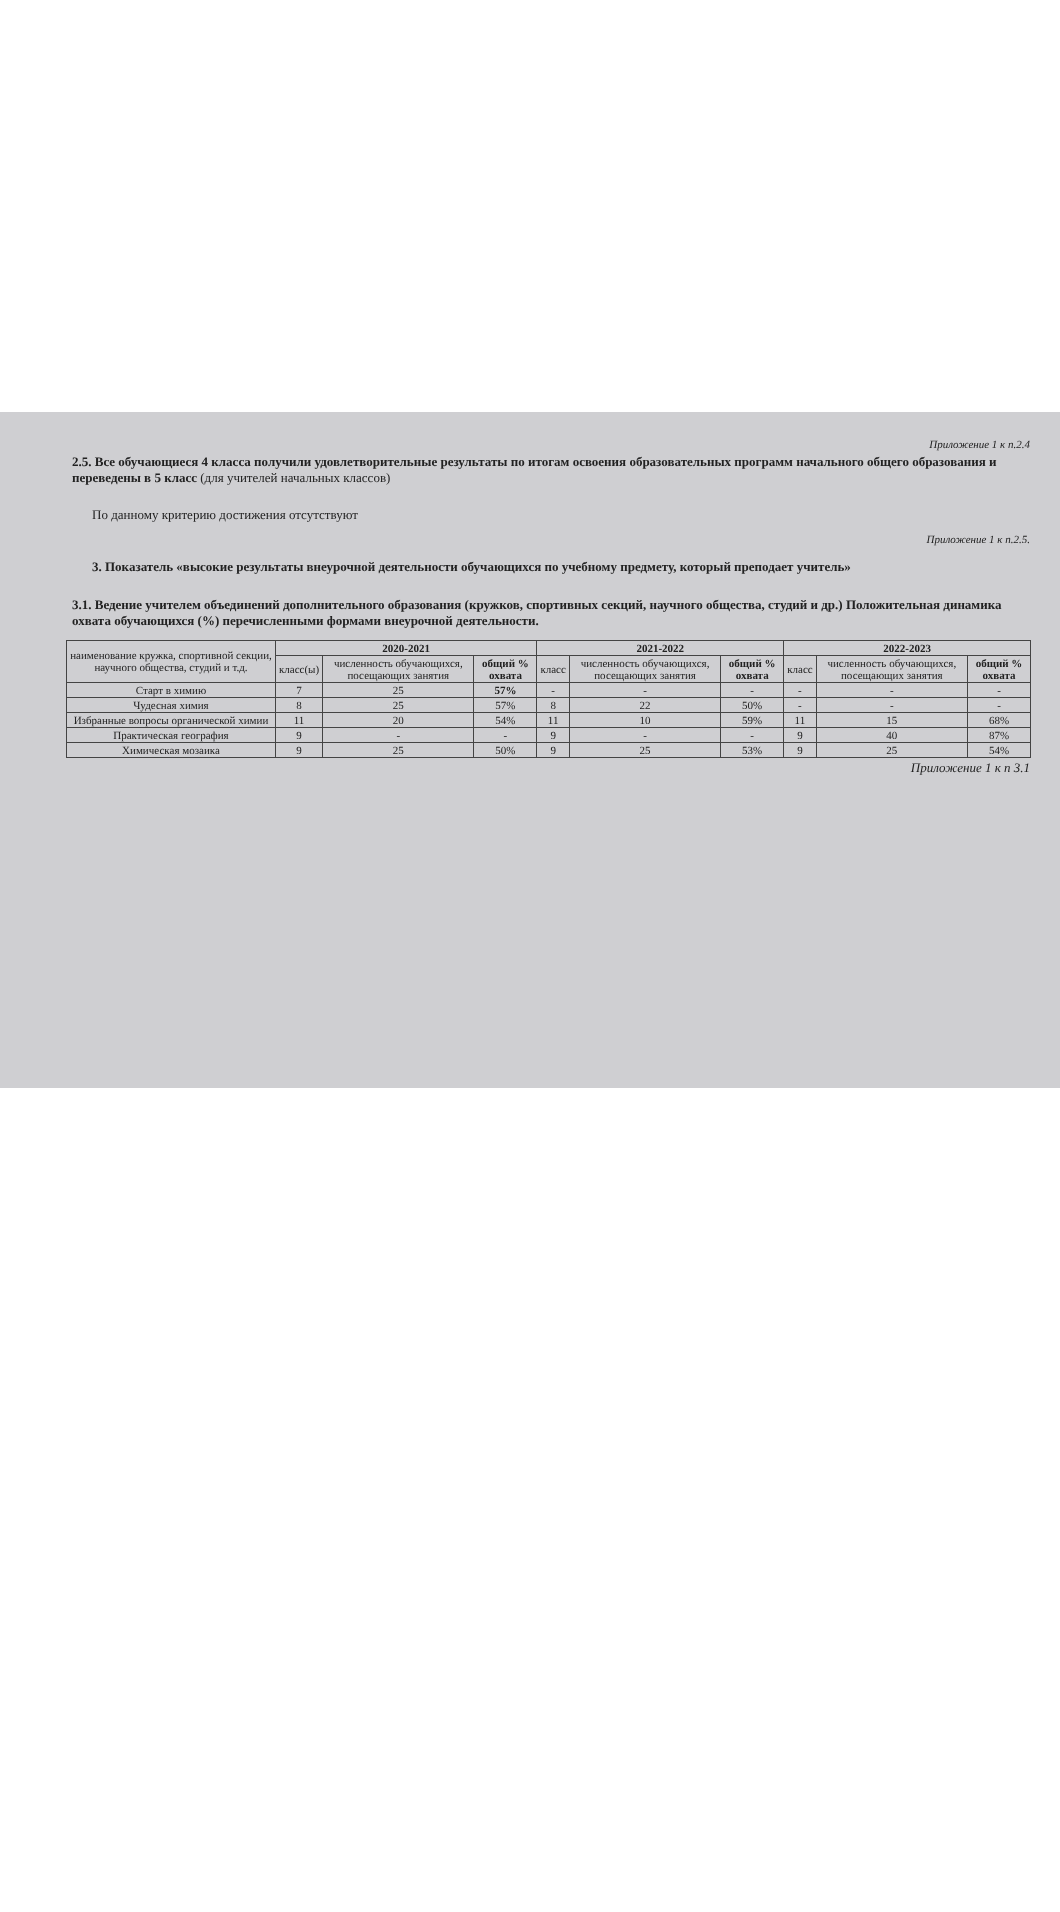Приложение 1 к п.2.4
2.5. Все обучающиеся 4 класса получили удовлетворительные результаты по итогам освоения образовательных программ начального общего образования и переведены в 5 класс (для учителей начальных классов)
По данному критерию достижения отсутствуют
Приложение 1 к п.2.5.
3. Показатель «высокие результаты внеурочной деятельности обучающихся по учебному предмету, который преподает учитель»
3.1. Ведение учителем объединений дополнительного образования (кружков, спортивных секций, научного общества, студий и др.) Положительная динамика охвата обучающихся (%) перечисленными формами внеурочной деятельности.
| наименование кружка, спортивной секции, научного общества, студий и т.д. | 2020-2021 | | | 2021-2022 | | | 2022-2023 | | |
| --- | --- | --- | --- | --- | --- | --- | --- | --- | --- |
| | класс(ы) | численность обучающихся, посещающих занятия | общий % охвата | класс | численность обучающихся, посещающих занятия | общий % охвата | класс | численность обучающихся, посещающих занятия | общий % охвата |
| Старт в химию | 7 | 25 | 57% | - | - | - | - | - | - |
| Чудесная химия | 8 | 25 | 57% | 8 | 22 | 50% | - | - | - |
| Избранные вопросы органической химии | 11 | 20 | 54% | 11 | 10 | 59% | 11 | 15 | 68% |
| Практическая география | 9 | - | - | 9 | - | - | 9 | 40 | 87% |
| Химическая мозаика | 9 | 25 | 50% | 9 | 25 | 53% | 9 | 25 | 54% |
Приложение 1 к п 3.1